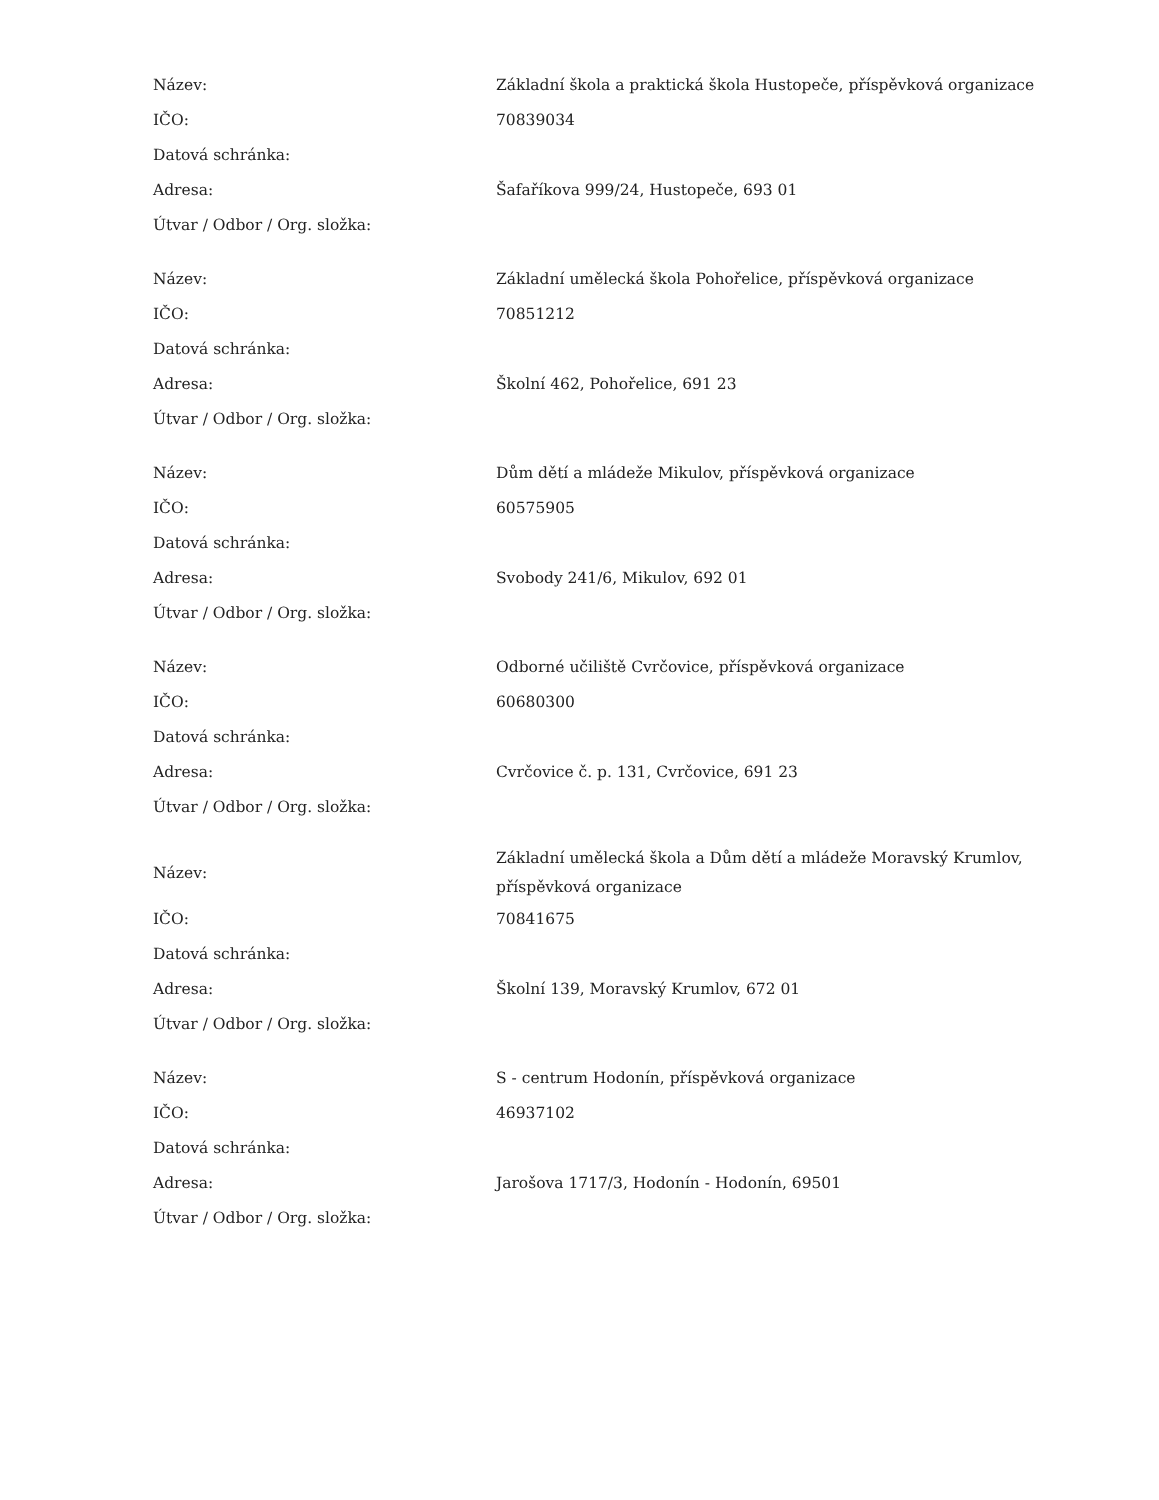| Název: | Základní škola a praktická škola Hustopeče, příspěvková organizace |
| IČO: | 70839034 |
| Datová schránka: | |
| Adresa: | Šafaříkova 999/24, Hustopeče, 693 01 |
| Útvar / Odbor / Org. složka: | |
| Název: | Základní umělecká škola Pohořelice, příspěvková organizace |
| IČO: | 70851212 |
| Datová schránka: | |
| Adresa: | Školní 462, Pohořelice, 691 23 |
| Útvar / Odbor / Org. složka: | |
| Název: | Dům dětí a mládeže Mikulov, příspěvková organizace |
| IČO: | 60575905 |
| Datová schránka: | |
| Adresa: | Svobody 241/6, Mikulov, 692 01 |
| Útvar / Odbor / Org. složka: | |
| Název: | Odborné učiliště Cvrčovice, příspěvková organizace |
| IČO: | 60680300 |
| Datová schránka: | |
| Adresa: | Cvrčovice č. p. 131, Cvrčovice, 691 23 |
| Útvar / Odbor / Org. složka: | |
| Název: | Základní umělecká škola a Dům dětí a mládeže Moravský Krumlov, příspěvková organizace |
| IČO: | 70841675 |
| Datová schránka: | |
| Adresa: | Školní 139, Moravský Krumlov, 672 01 |
| Útvar / Odbor / Org. složka: | |
| Název: | S - centrum Hodonín, příspěvková organizace |
| IČO: | 46937102 |
| Datová schránka: | |
| Adresa: | Jarošova 1717/3, Hodonín - Hodonín, 69501 |
| Útvar / Odbor / Org. složka: | |